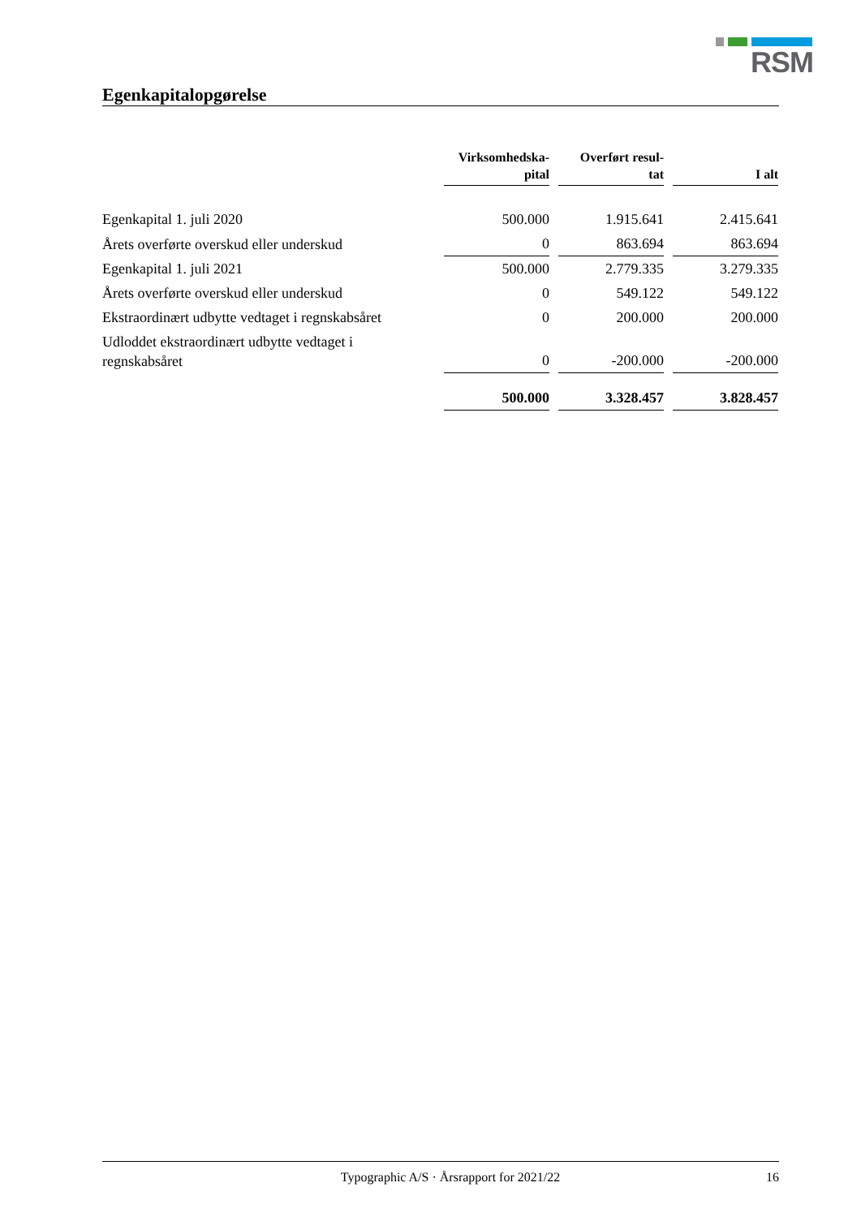RSM
Egenkapitalopgørelse
| | Virksomhedska- pital | Overført resul- tat | I alt |
| Egenkapital 1. juli 2020 | 500.000 | 1.915.641 | 2.415.641 |
| Årets overførte overskud eller underskud | 0 | 863.694 | 863.694 |
| Egenkapital 1. juli 2021 | 500.000 | 2.779.335 | 3.279.335 |
| Årets overførte overskud eller underskud | 0 | 549.122 | 549.122 |
| Ekstraordinært udbytte vedtaget i regnskabsåret | 0 | 200.000 | 200.000 |
| Udloddet ekstraordinært udbytte vedtaget i regnskabsåret | 0 | -200.000 | -200.000 |
| | 500.000 | 3.328.457 | 3.828.457 |
Typographic A/S · Årsrapport for 2021/22 16